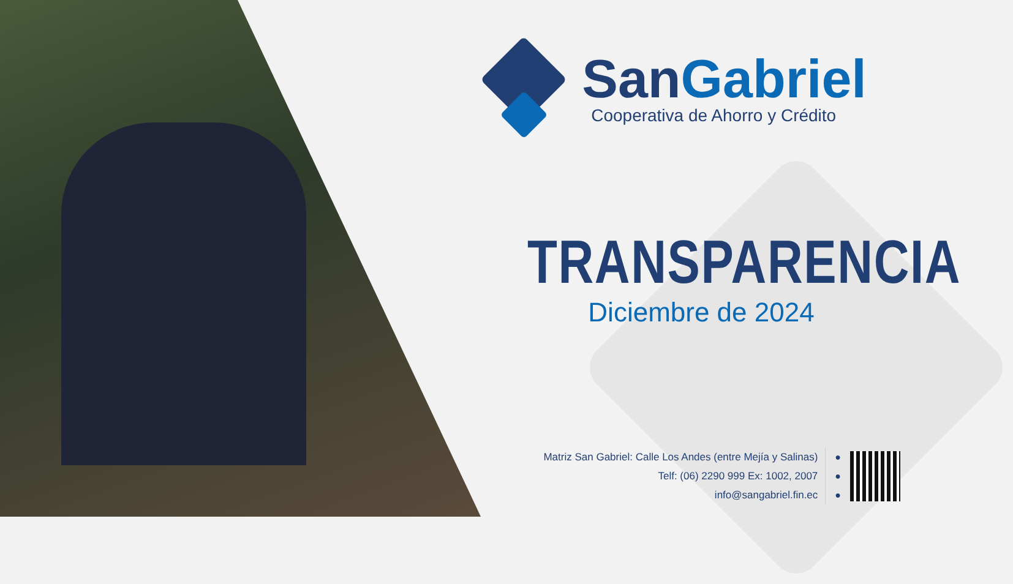San Gabriel
Cooperativa de Ahorro y Crédito
TRANSPARENCIA
Diciembre de 2024
Matriz San Gabriel: Calle Los Andes (entre Mejía y Salinas)
Telf: (06) 2290 999 Ex: 1002, 2007
info@sangabriel.fin.ec
●
●
●